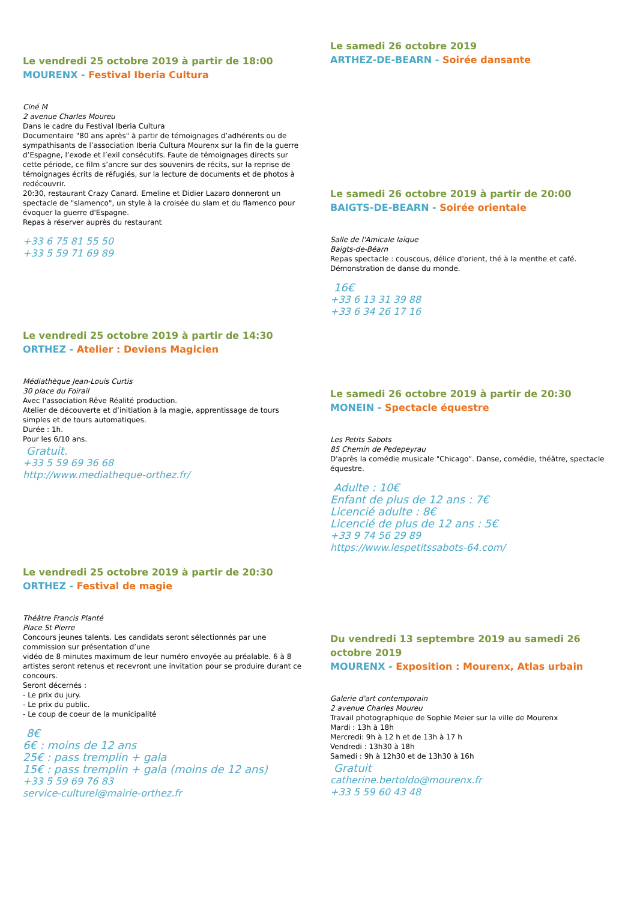Le vendredi 25 octobre 2019 à partir de 18:00
MOURENX - Festival Iberia Cultura
Ciné M
2 avenue Charles Moureu
Dans le cadre du Festival Iberia Cultura
Documentaire "80 ans après" à partir de témoignages d’adhérents ou de sympathisants de l’association Iberia Cultura Mourenx sur la fin de la guerre d’Espagne, l’exode et l’exil consécutifs. Faute de témoignages directs sur cette période, ce film s’ancre sur des souvenirs de récits, sur la reprise de témoignages écrits de réfugiés, sur la lecture de documents et de photos à redécouvrir.
20:30, restaurant Crazy Canard. Emeline et Didier Lazaro donneront un spectacle de "slamenco", un style à la croisée du slam et du flamenco pour évoquer la guerre d'Espagne.
Repas à réserver auprès du restaurant
+33 6 75 81 55 50
+33 5 59 71 69 89
Le vendredi 25 octobre 2019 à partir de 14:30
ORTHEZ - Atelier : Deviens Magicien
Médiathèque Jean-Louis Curtis
30 place du Foirail
Avec l'association Rêve Réalité production.
Atelier de découverte et d’initiation à la magie, apprentissage de tours simples et de tours automatiques.
Durée : 1h.
Pour les 6/10 ans.
Gratuit.
+33 5 59 69 36 68
http://www.mediatheque-orthez.fr/
Le vendredi 25 octobre 2019 à partir de 20:30
ORTHEZ - Festival de magie
Théâtre Francis Planté
Place St Pierre
Concours jeunes talents. Les candidats seront sélectionnés par une commission sur présentation d’une
vidéo de 8 minutes maximum de leur numéro envoyée au préalable. 6 à 8 artistes seront retenus et recevront une invitation pour se produire durant ce concours.
Seront décernés :
- Le prix du jury.
- Le prix du public.
- Le coup de coeur de la municipalité
8€
6€ : moins de 12 ans
25€ : pass tremplin + gala
15€ : pass tremplin + gala (moins de 12 ans)
+33 5 59 69 76 83
service-culturel@mairie-orthez.fr
Le samedi 26 octobre 2019
ARTHEZ-DE-BEARN - Soirée dansante
Le samedi 26 octobre 2019 à partir de 20:00
BAIGTS-DE-BEARN - Soirée orientale
Salle de l'Amicale laïque
Baigts-de-Béarn
Repas spectacle : couscous, délice d'orient, thé à la menthe et café.
Démonstration de danse du monde.
16€
+33 6 13 31 39 88
+33 6 34 26 17 16
Le samedi 26 octobre 2019 à partir de 20:30
MONEIN - Spectacle équestre
Les Petits Sabots
85 Chemin de Pedepeyrau
D'après la comédie musicale "Chicago". Danse, comédie, théâtre, spectacle équestre.
Adulte : 10€
Enfant de plus de 12 ans : 7€
Licencié adulte : 8€
Licencié de plus de 12 ans : 5€
+33 9 74 56 29 89
https://www.lespetitssabots-64.com/
Du vendredi 13 septembre 2019 au samedi 26 octobre 2019
MOURENX - Exposition : Mourenx, Atlas urbain
Galerie d'art contemporain
2 avenue Charles Moureu
Travail photographique de Sophie Meier sur la ville de Mourenx
Mardi : 13h à 18h
Mercredi: 9h à 12 h et de 13h à 17 h
Vendredi : 13h30 à 18h
Samedi : 9h à 12h30 et de 13h30 à 16h
Gratuit
catherine.bertoldo@mourenx.fr
+33 5 59 60 43 48